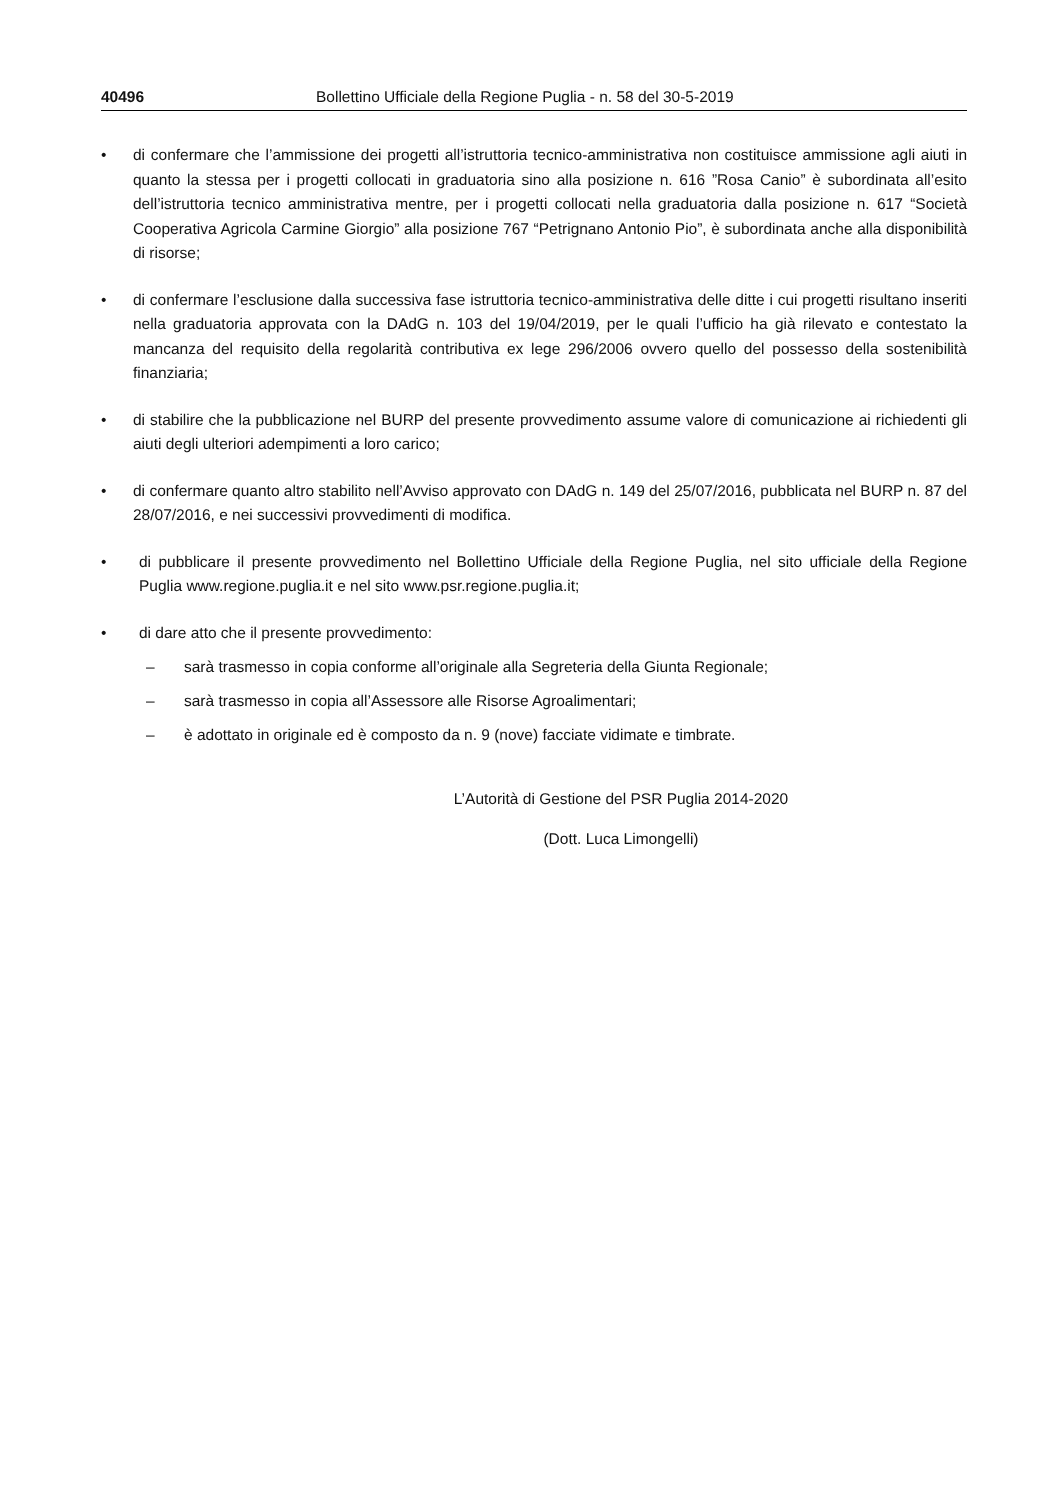40496 Bollettino Ufficiale della Regione Puglia - n. 58 del 30-5-2019
• di confermare che l’ammissione dei progetti all’istruttoria tecnico-amministrativa non costituisce ammissione agli aiuti in quanto la stessa per i progetti collocati in graduatoria sino alla posizione n. 616 ”Rosa Canio” è subordinata all’esito dell’istruttoria tecnico amministrativa mentre, per i progetti collocati nella graduatoria dalla posizione n. 617 “Società Cooperativa Agricola Carmine Giorgio” alla posizione 767 “Petrignano Antonio Pio”, è subordinata anche alla disponibilità di risorse;
• di confermare l’esclusione dalla successiva fase istruttoria tecnico-amministrativa delle ditte i cui progetti risultano inseriti nella graduatoria approvata con la DAdG n. 103 del 19/04/2019, per le quali l’ufficio ha già rilevato e contestato la mancanza del requisito della regolarità contributiva ex lege 296/2006 ovvero quello del possesso della sostenibilità finanziaria;
• di stabilire che la pubblicazione nel BURP del presente provvedimento assume valore di comunicazione ai richiedenti gli aiuti degli ulteriori adempimenti a loro carico;
• di confermare quanto altro stabilito nell’Avviso approvato con DAdG n. 149 del 25/07/2016, pubblicata nel BURP n. 87 del 28/07/2016, e nei successivi provvedimenti di modifica.
• di pubblicare il presente provvedimento nel Bollettino Ufficiale della Regione Puglia, nel sito ufficiale della Regione Puglia www.regione.puglia.it e nel sito www.psr.regione.puglia.it;
• di dare atto che il presente provvedimento:
– sarà trasmesso in copia conforme all’originale alla Segreteria della Giunta Regionale;
– sarà trasmesso in copia all’Assessore alle Risorse Agroalimentari;
– è adottato in originale ed è composto da n. 9 (nove) facciate vidimate e timbrate.
L’Autorità di Gestione del PSR Puglia 2014-2020
(Dott. Luca Limongelli)